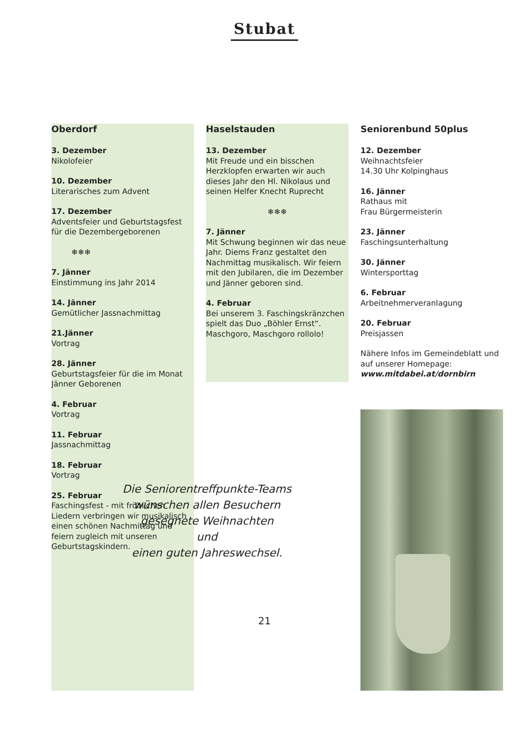Stubat
Oberdorf
3. Dezember
Nikolofeier
10. Dezember
Literarisches zum Advent
17. Dezember
Adventsfeier und Geburtstagsfest für die Dezembergeborenen
❄❄❄
7. Jänner
Einstimmung ins Jahr 2014
14. Jänner
Gemütlicher Jassnachmittag
21.Jänner
Vortrag
28. Jänner
Geburtstagsfeier für die im Monat Jänner Geborenen
4. Februar
Vortrag
11. Februar
Jassnachmittag
18. Februar
Vortrag
25. Februar
Faschingsfest - mit fröhlichen Liedern verbringen wir musikalisch einen schönen Nachmittag und feiern zugleich mit unseren Geburtstagskindern.
Haselstauden
13. Dezember
Mit Freude und ein bisschen Herzklopfen erwarten wir auch dieses Jahr den Hl. Nikolaus und seinen Helfer Knecht Ruprecht
❄❄❄
7. Jänner
Mit Schwung beginnen wir das neue Jahr. Diems Franz gestaltet den Nachmittag musikalisch. Wir feiern mit den Jubilaren, die im Dezember und Jänner geboren sind.
4. Februar
Bei unserem 3. Faschingskränzchen spielt das Duo „Böhler Ernst“. Maschgoro, Maschgoro rollolo!
Seniorenbund 50plus
12. Dezember
Weihnachtsfeier
14.30 Uhr Kolpinghaus
16. Jänner
Rathaus mit
Frau Bürgermeisterin
23. Jänner
Faschingsunterhaltung
30. Jänner
Wintersporttag
6. Februar
Arbeitnehmerveranlagung
20. Februar
Preisjassen
Nähere Infos im Gemeindeblatt und auf unserer Homepage:
www.mitdabei.at/dornbirn
Die Seniorentreffpunkte-Teams
wünschen allen Besuchern
gesegnete Weihnachten
und
einen guten Jahreswechsel.
21